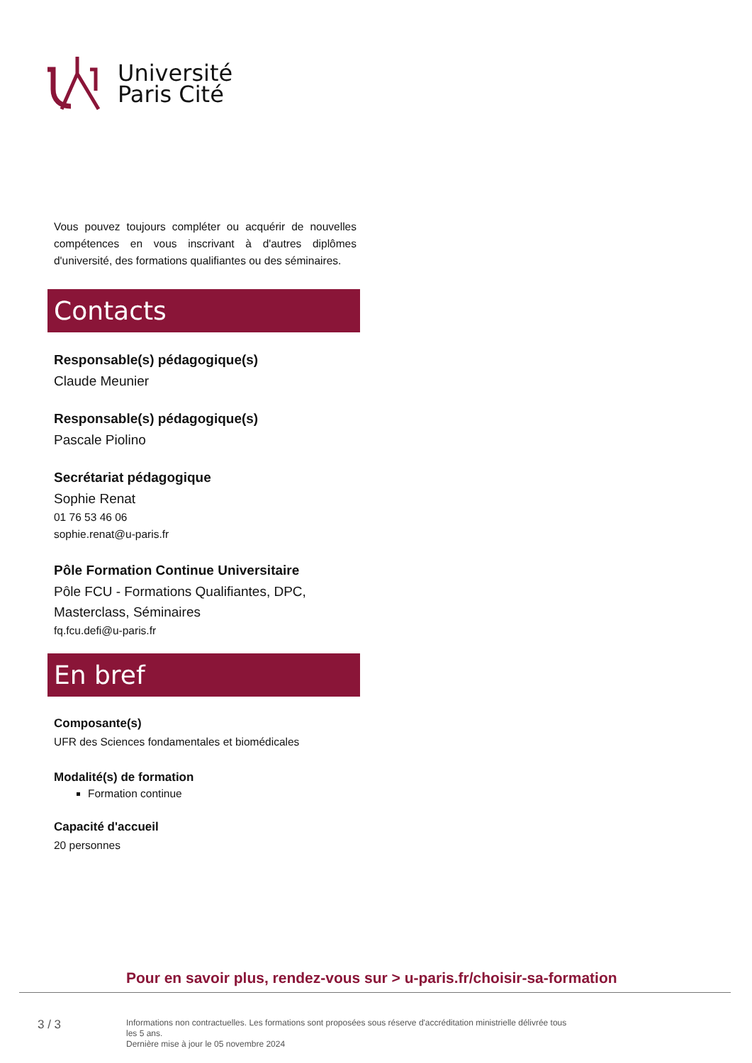Université
Paris Cité
Vous pouvez toujours compléter ou acquérir de nouvelles compétences en vous inscrivant à d'autres diplômes d'université, des formations qualifiantes ou des séminaires.
Contacts
Responsable(s) pédagogique(s)
Claude Meunier
Responsable(s) pédagogique(s)
Pascale Piolino
Secrétariat pédagogique
Sophie Renat
01 76 53 46 06
sophie.renat@u-paris.fr
Pôle Formation Continue Universitaire
Pôle FCU - Formations Qualifiantes, DPC, Masterclass, Séminaires
fq.fcu.defi@u-paris.fr
En bref
Composante(s)
UFR des Sciences fondamentales et biomédicales
Modalité(s) de formation
Formation continue
Capacité d'accueil
20 personnes
Pour en savoir plus, rendez-vous sur > u-paris.fr/choisir-sa-formation
3 / 3
Informations non contractuelles. Les formations sont proposées sous réserve d'accréditation ministrielle délivrée tous les 5 ans.
Dernière mise à jour le 05 novembre 2024